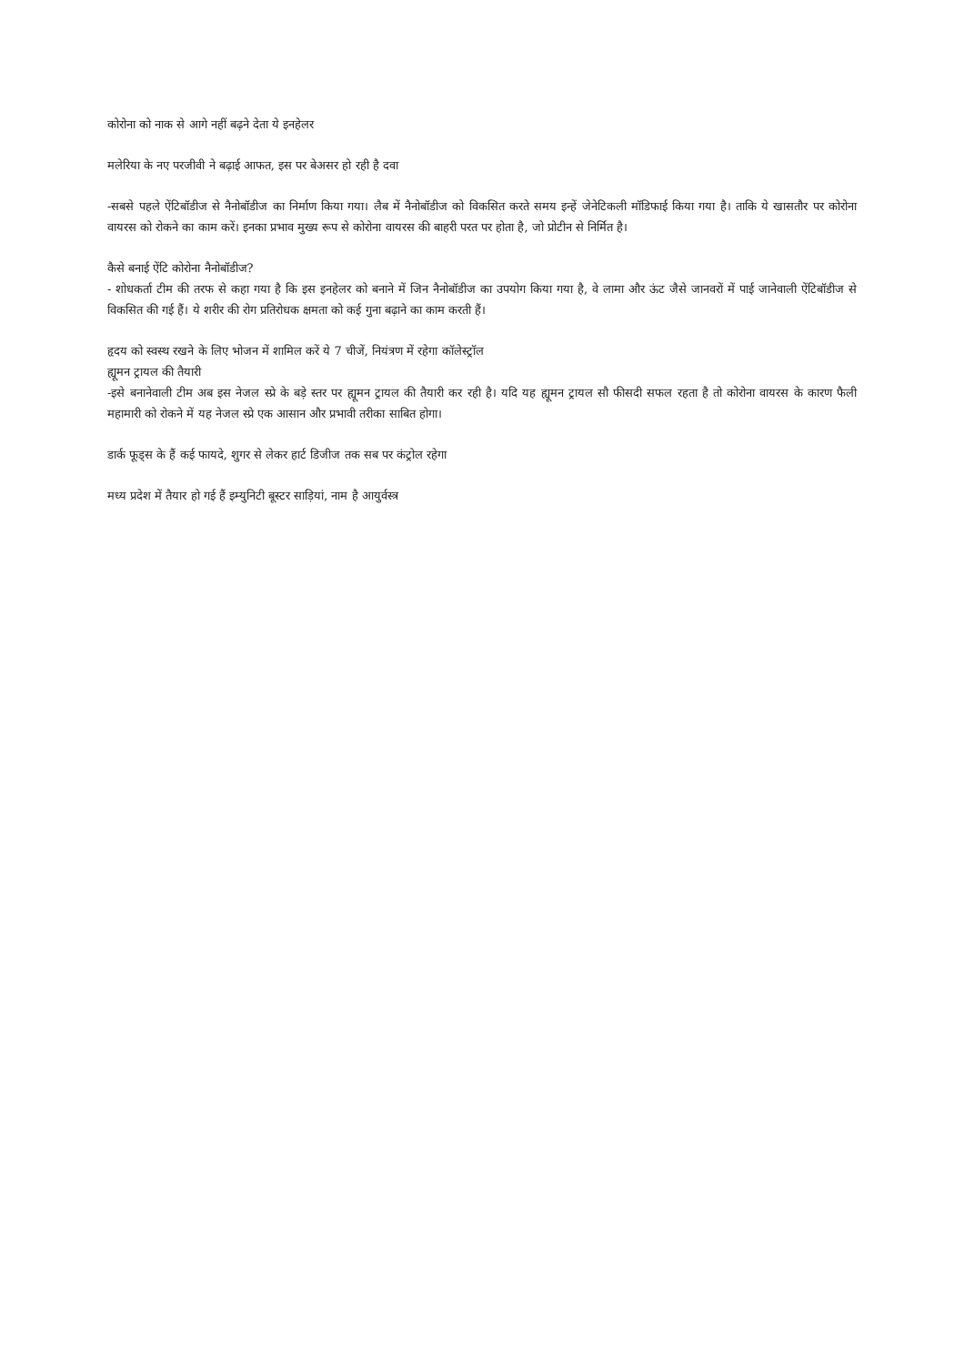कोरोना को नाक से आगे नहीं बढ़ने देता ये इनहेलर
मलेरिया के नए परजीवी ने बढ़ाई आफत, इस पर बेअसर हो रही है दवा
-सबसे पहले ऐंटिबॉडीज से नैनोबॉडीज का निर्माण किया गया। लैब में नैनोबॉडीज को विकसित करते समय इन्हें जेनेटिकली मॉडिफाई किया गया है। ताकि ये खासतौर पर कोरोना वायरस को रोकने का काम करें। इनका प्रभाव मुख्य रूप से कोरोना वायरस की बाहरी परत पर होता है, जो प्रोटीन से निर्मित है।
कैसे बनाई ऐंटि कोरोना नैनोबॉडीज?
- शोधकर्ता टीम की तरफ से कहा गया है कि इस इनहेलर को बनाने में जिन नैनोबॉडीज का उपयोग किया गया है, वे लामा और ऊंट जैसे जानवरों में पाई जानेवाली ऐंटिबॉडीज से विकसित की गई हैं। ये शरीर की रोग प्रतिरोधक क्षमता को कई गुना बढ़ाने का काम करती हैं।
हृदय को स्वस्थ रखने के लिए भोजन में शामिल करें ये 7 चीजें, नियंत्रण में रहेगा कॉलेस्ट्रॉल
ह्यूमन ट्रायल की तैयारी
-इसे बनानेवाली टीम अब इस नेजल स्प्रे के बड़े स्तर पर ह्यूमन ट्रायल की तैयारी कर रही है। यदि यह ह्यूमन ट्रायल सौ फीसदी सफल रहता है तो कोरोना वायरस के कारण फैली महामारी को रोकने में यह नेजल स्प्रे एक आसान और प्रभावी तरीका साबित होगा।
डार्क फूड्स के हैं कई फायदे, शुगर से लेकर हार्ट डिजीज तक सब पर कंट्रोल रहेगा
मध्य प्रदेश में तैयार हो गई हैं इम्युनिटी बूस्टर साड़ियां, नाम है आयुर्वस्त्र